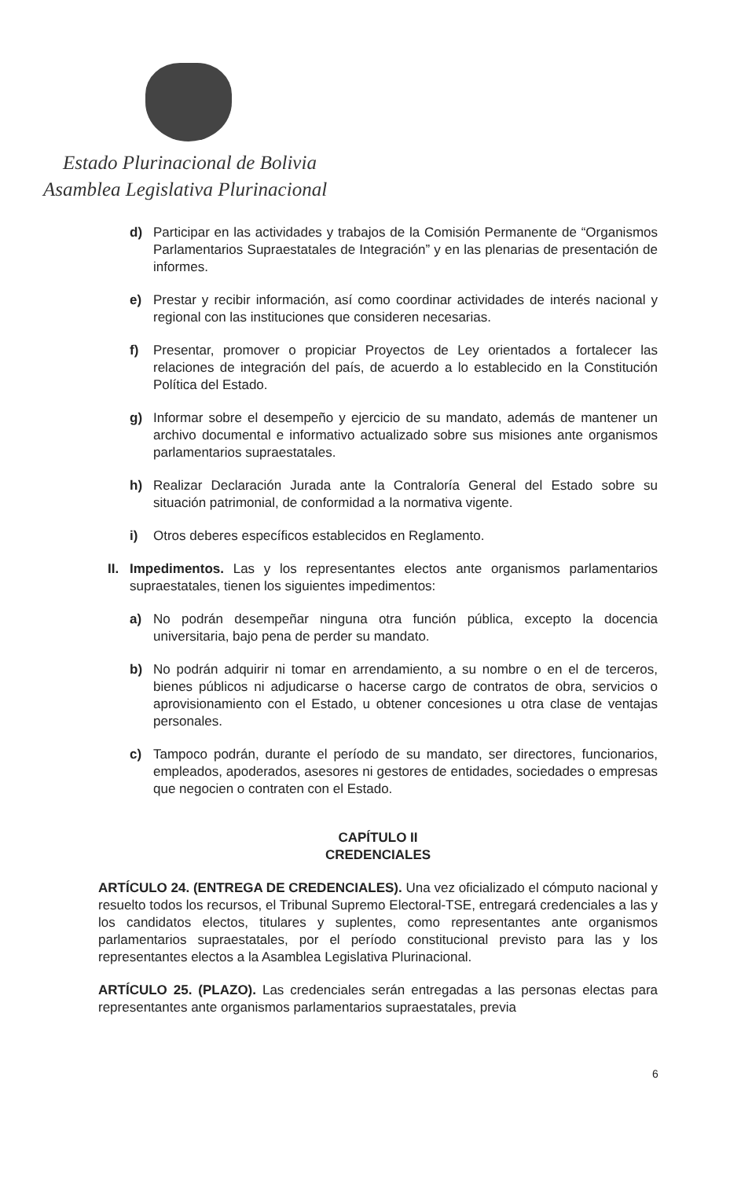Estado Plurinacional de Bolivia
Asamblea Legislativa Plurinacional
d) Participar en las actividades y trabajos de la Comisión Permanente de “Organismos Parlamentarios Supraestatales de Integración” y en las plenarias de presentación de informes.
e) Prestar y recibir información, así como coordinar actividades de interés nacional y regional con las instituciones que consideren necesarias.
f) Presentar, promover o propiciar Proyectos de Ley orientados a fortalecer las relaciones de integración del país, de acuerdo a lo establecido en la Constitución Política del Estado.
g) Informar sobre el desempeño y ejercicio de su mandato, además de mantener un archivo documental e informativo actualizado sobre sus misiones ante organismos parlamentarios supraestatales.
h) Realizar Declaración Jurada ante la Contraloría General del Estado sobre su situación patrimonial, de conformidad a la normativa vigente.
i) Otros deberes específicos establecidos en Reglamento.
II. Impedimentos. Las y los representantes electos ante organismos parlamentarios supraestatales, tienen los siguientes impedimentos:
a) No podrán desempeñar ninguna otra función pública, excepto la docencia universitaria, bajo pena de perder su mandato.
b) No podrán adquirir ni tomar en arrendamiento, a su nombre o en el de terceros, bienes públicos ni adjudicarse o hacerse cargo de contratos de obra, servicios o aprovisionamiento con el Estado, u obtener concesiones u otra clase de ventajas personales.
c) Tampoco podrán, durante el período de su mandato, ser directores, funcionarios, empleados, apoderados, asesores ni gestores de entidades, sociedades o empresas que negocien o contraten con el Estado.
CAPÍTULO II
CREDENCIALES
ARTÍCULO 24. (ENTREGA DE CREDENCIALES). Una vez oficializado el cómputo nacional y resuelto todos los recursos, el Tribunal Supremo Electoral-TSE, entregará credenciales a las y los candidatos electos, titulares y suplentes, como representantes ante organismos parlamentarios supraestatales, por el período constitucional previsto para las y los representantes electos a la Asamblea Legislativa Plurinacional.
ARTÍCULO 25. (PLAZO). Las credenciales serán entregadas a las personas electas para representantes ante organismos parlamentarios supraestatales, previa
6